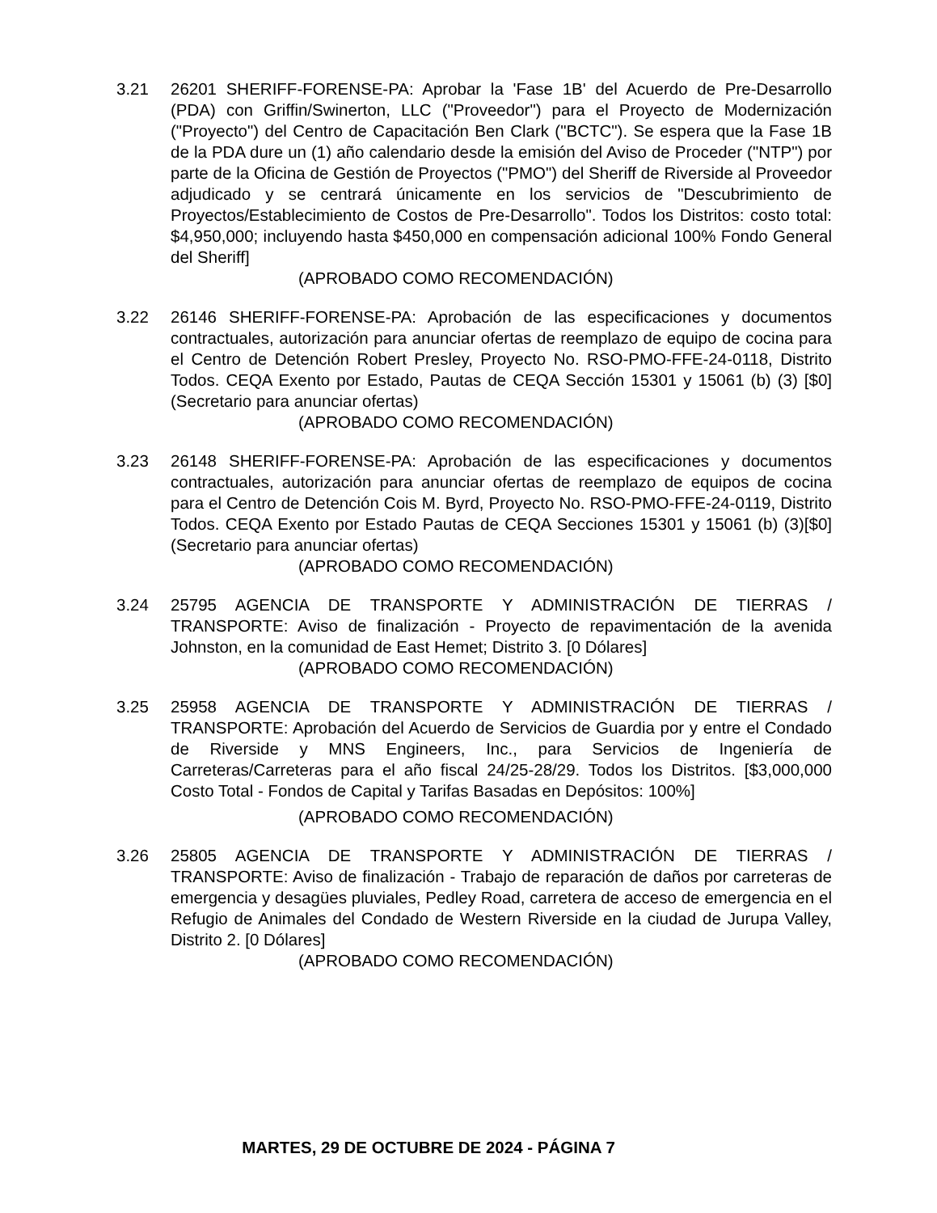3.21 26201 SHERIFF-FORENSE-PA: Aprobar la 'Fase 1B' del Acuerdo de Pre-Desarrollo (PDA) con Griffin/Swinerton, LLC ("Proveedor") para el Proyecto de Modernización ("Proyecto") del Centro de Capacitación Ben Clark ("BCTC"). Se espera que la Fase 1B de la PDA dure un (1) año calendario desde la emisión del Aviso de Proceder ("NTP") por parte de la Oficina de Gestión de Proyectos ("PMO") del Sheriff de Riverside al Proveedor adjudicado y se centrará únicamente en los servicios de "Descubrimiento de Proyectos/Establecimiento de Costos de Pre-Desarrollo". Todos los Distritos: costo total: $4,950,000; incluyendo hasta $450,000 en compensación adicional 100% Fondo General del Sheriff]
(APROBADO COMO RECOMENDACIÓN)
3.22 26146 SHERIFF-FORENSE-PA: Aprobación de las especificaciones y documentos contractuales, autorización para anunciar ofertas de reemplazo de equipo de cocina para el Centro de Detención Robert Presley, Proyecto No. RSO-PMO-FFE-24-0118, Distrito Todos. CEQA Exento por Estado, Pautas de CEQA Sección 15301 y 15061 (b) (3) [$0] (Secretario para anunciar ofertas)
(APROBADO COMO RECOMENDACIÓN)
3.23 26148 SHERIFF-FORENSE-PA: Aprobación de las especificaciones y documentos contractuales, autorización para anunciar ofertas de reemplazo de equipos de cocina para el Centro de Detención Cois M. Byrd, Proyecto No. RSO-PMO-FFE-24-0119, Distrito Todos. CEQA Exento por Estado Pautas de CEQA Secciones 15301 y 15061 (b) (3)[$0] (Secretario para anunciar ofertas)
(APROBADO COMO RECOMENDACIÓN)
3.24 25795 AGENCIA DE TRANSPORTE Y ADMINISTRACIÓN DE TIERRAS / TRANSPORTE: Aviso de finalización - Proyecto de repavimentación de la avenida Johnston, en la comunidad de East Hemet; Distrito 3. [0 Dólares]
(APROBADO COMO RECOMENDACIÓN)
3.25 25958 AGENCIA DE TRANSPORTE Y ADMINISTRACIÓN DE TIERRAS / TRANSPORTE: Aprobación del Acuerdo de Servicios de Guardia por y entre el Condado de Riverside y MNS Engineers, Inc., para Servicios de Ingeniería de Carreteras/Carreteras para el año fiscal 24/25-28/29. Todos los Distritos. [$3,000,000 Costo Total - Fondos de Capital y Tarifas Basadas en Depósitos: 100%]
(APROBADO COMO RECOMENDACIÓN)
3.26 25805 AGENCIA DE TRANSPORTE Y ADMINISTRACIÓN DE TIERRAS / TRANSPORTE: Aviso de finalización - Trabajo de reparación de daños por carreteras de emergencia y desagües pluviales, Pedley Road, carretera de acceso de emergencia en el Refugio de Animales del Condado de Western Riverside en la ciudad de Jurupa Valley, Distrito 2. [0 Dólares]
(APROBADO COMO RECOMENDACIÓN)
MARTES, 29 DE OCTUBRE DE 2024 - PÁGINA 7